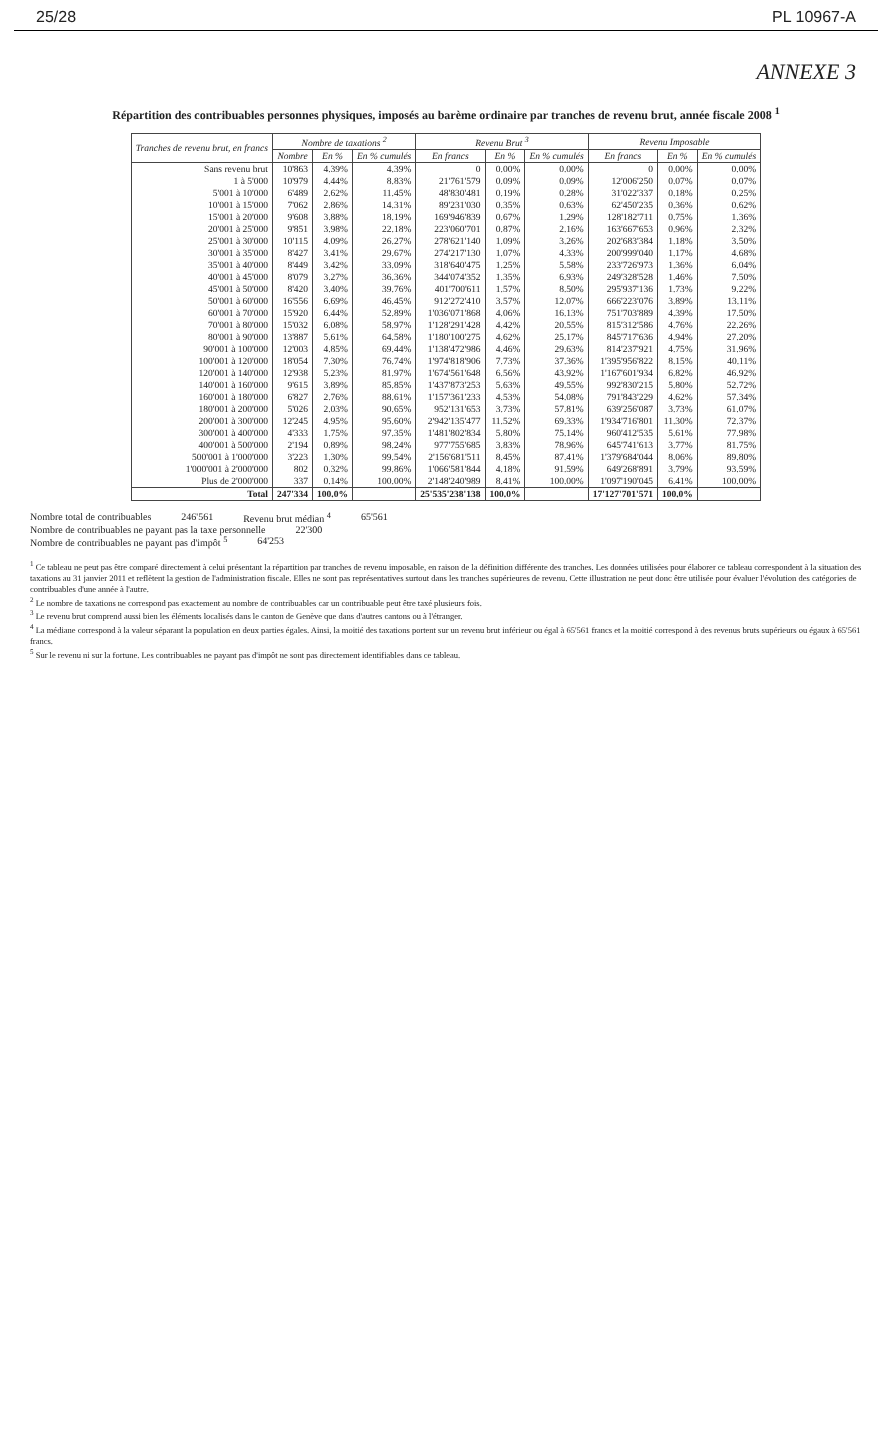25/28 PL 10967-A
ANNEXE 3
Répartition des contribuables personnes physiques, imposés au barème ordinaire par tranches de revenu brut, année fiscale 2008 <sup>1</sup>
| Tranches de revenu brut, en francs | Nombre de taxations <sup>2</sup> | | | Revenu Brut <sup>3</sup> | | | Revenu Imposable | | |
| --- | --- | --- | --- | --- | --- | --- | --- | --- | --- |
| | Nombre | En % | En % cumulés | En francs | En % | En % cumulés | En francs | En % | En % cumulés |
| Sans revenu brut | 10'863 | 4.39% | 4.39% | 0 | 0.00% | 0.00% | 0 | 0.00% | 0.00% |
| 1 à 5'000 | 10'979 | 4.44% | 8.83% | 21'761'579 | 0.09% | 0.09% | 12'006'250 | 0.07% | 0.07% |
| 5'001 à 10'000 | 6'489 | 2.62% | 11.45% | 48'830'481 | 0.19% | 0.28% | 31'022'337 | 0.18% | 0.25% |
| 10'001 à 15'000 | 7'062 | 2.86% | 14.31% | 89'231'030 | 0.35% | 0.63% | 62'450'235 | 0.36% | 0.62% |
| 15'001 à 20'000 | 9'608 | 3.88% | 18.19% | 169'946'839 | 0.67% | 1.29% | 128'182'711 | 0.75% | 1.36% |
| 20'001 à 25'000 | 9'851 | 3.98% | 22.18% | 223'060'701 | 0.87% | 2.16% | 163'667'653 | 0.96% | 2.32% |
| 25'001 à 30'000 | 10'115 | 4.09% | 26.27% | 278'621'140 | 1.09% | 3.26% | 202'683'384 | 1.18% | 3.50% |
| 30'001 à 35'000 | 8'427 | 3.41% | 29.67% | 274'217'130 | 1.07% | 4.33% | 200'999'040 | 1.17% | 4.68% |
| 35'001 à 40'000 | 8'449 | 3.42% | 33.09% | 318'640'475 | 1.25% | 5.58% | 233'726'973 | 1.36% | 6.04% |
| 40'001 à 45'000 | 8'079 | 3.27% | 36.36% | 344'074'352 | 1.35% | 6.93% | 249'328'528 | 1.46% | 7.50% |
| 45'001 à 50'000 | 8'420 | 3.40% | 39.76% | 401'700'611 | 1.57% | 8.50% | 295'937'136 | 1.73% | 9.22% |
| 50'001 à 60'000 | 16'556 | 6.69% | 46.45% | 912'272'410 | 3.57% | 12.07% | 666'223'076 | 3.89% | 13.11% |
| 60'001 à 70'000 | 15'920 | 6.44% | 52.89% | 1'036'071'868 | 4.06% | 16.13% | 751'703'889 | 4.39% | 17.50% |
| 70'001 à 80'000 | 15'032 | 6.08% | 58.97% | 1'128'291'428 | 4.42% | 20.55% | 815'312'586 | 4.76% | 22.26% |
| 80'001 à 90'000 | 13'887 | 5.61% | 64.58% | 1'180'100'275 | 4.62% | 25.17% | 845'717'636 | 4.94% | 27.20% |
| 90'001 à 100'000 | 12'003 | 4.85% | 69.44% | 1'138'472'986 | 4.46% | 29.63% | 814'237'921 | 4.75% | 31.96% |
| 100'001 à 120'000 | 18'054 | 7.30% | 76.74% | 1'974'818'906 | 7.73% | 37.36% | 1'395'956'822 | 8.15% | 40.11% |
| 120'001 à 140'000 | 12'938 | 5.23% | 81.97% | 1'674'561'648 | 6.56% | 43.92% | 1'167'601'934 | 6.82% | 46.92% |
| 140'001 à 160'000 | 9'615 | 3.89% | 85.85% | 1'437'873'253 | 5.63% | 49.55% | 992'830'215 | 5.80% | 52.72% |
| 160'001 à 180'000 | 6'827 | 2.76% | 88.61% | 1'157'361'233 | 4.53% | 54.08% | 791'843'229 | 4.62% | 57.34% |
| 180'001 à 200'000 | 5'026 | 2.03% | 90.65% | 952'131'653 | 3.73% | 57.81% | 639'256'087 | 3.73% | 61.07% |
| 200'001 à 300'000 | 12'245 | 4.95% | 95.60% | 2'942'135'477 | 11.52% | 69.33% | 1'934'716'801 | 11.30% | 72.37% |
| 300'001 à 400'000 | 4'333 | 1.75% | 97.35% | 1'481'802'834 | 5.80% | 75.14% | 960'412'535 | 5.61% | 77.98% |
| 400'001 à 500'000 | 2'194 | 0.89% | 98.24% | 977'755'685 | 3.83% | 78.96% | 645'741'613 | 3.77% | 81.75% |
| 500'001 à 1'000'000 | 3'223 | 1.30% | 99.54% | 2'156'681'511 | 8.45% | 87.41% | 1'379'684'044 | 8.06% | 89.80% |
| 1'000'001 à 2'000'000 | 802 | 0.32% | 99.86% | 1'066'581'844 | 4.18% | 91.59% | 649'268'891 | 3.79% | 93.59% |
| Plus de 2'000'000 | 337 | 0.14% | 100.00% | 2'148'240'989 | 8.41% | 100.00% | 1'097'190'045 | 6.41% | 100.00% |
| Total | 247'334 | 100.0% | | 25'535'238'138 | 100.0% | | 17'127'701'571 | 100.0% | |
Nombre total de contribuables 246'561 Revenu brut médian <sup>4</sup> 65'561
Nombre de contribuables ne payant pas la taxe personnelle 22'300
Nombre de contribuables ne payant pas d'impôt <sup>5</sup> 64'253
<sup>1</sup> Ce tableau ne peut pas être comparé directement à celui présentant la répartition par tranches de revenu imposable, en raison de la définition différente des tranches. Les données utilisées pour élaborer ce tableau correspondent à la situation des taxations au 31 janvier 2011 et reflètent la gestion de l'administration fiscale. Elles ne sont pas représentatives surtout dans les tranches supérieures de revenu. Cette illustration ne peut donc être utilisée pour évaluer l'évolution des catégories de contribuables d'une année à l'autre.
<sup>2</sup> Le nombre de taxations ne correspond pas exactement au nombre de contribuables car un contribuable peut être taxé plusieurs fois.
<sup>3</sup> Le revenu brut comprend aussi bien les éléments localisés dans le canton de Genève que dans d'autres cantons ou à l'étranger.
<sup>4</sup> La médiane correspond à la valeur séparant la population en deux parties égales. Ainsi, la moitié des taxations portent sur un revenu brut inférieur ou égal à 65'561 francs et la moitié correspond à des revenus bruts supérieurs ou égaux à 65'561 francs.
<sup>5</sup> Sur le revenu ni sur la fortune. Les contribuables ne payant pas d'impôt ne sont pas directement identifiables dans ce tableau.